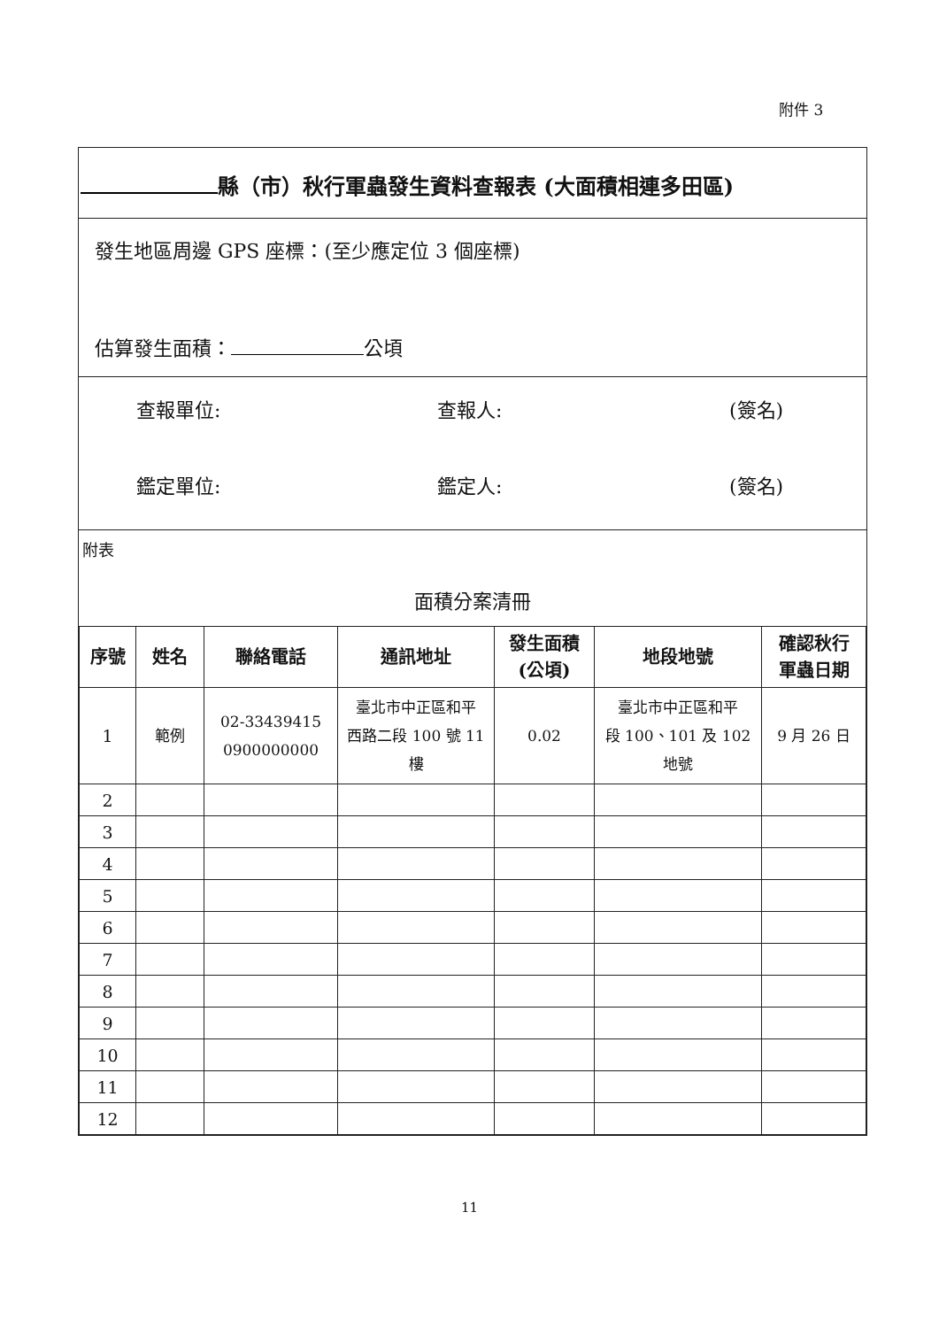附件 3
縣（市）秋行軍蟲發生資料查報表 (大面積相連多田區)
發生地區周邊 GPS 座標：(至少應定位 3 個座標)
估算發生面積： 公頃
查報單位: 查報人: (簽名)
鑑定單位: 鑑定人: (簽名)
附表
面積分案清冊
| 序號 | 姓名 | 聯絡電話 | 通訊地址 | 發生面積 (公頃) | 地段地號 | 確認秋行 軍蟲日期 |
| --- | --- | --- | --- | --- | --- | --- |
| 1 | 範例 | 02-33439415 0900000000 | 臺北市中正區和平 西路二段 100 號 11 樓 | 0.02 | 臺北市中正區和平 段 100、101 及 102 地號 | 9 月 26 日 |
| 2 | | | | | | |
| 3 | | | | | | |
| 4 | | | | | | |
| 5 | | | | | | |
| 6 | | | | | | |
| 7 | | | | | | |
| 8 | | | | | | |
| 9 | | | | | | |
| 10 | | | | | | |
| 11 | | | | | | |
| 12 | | | | | | |
11